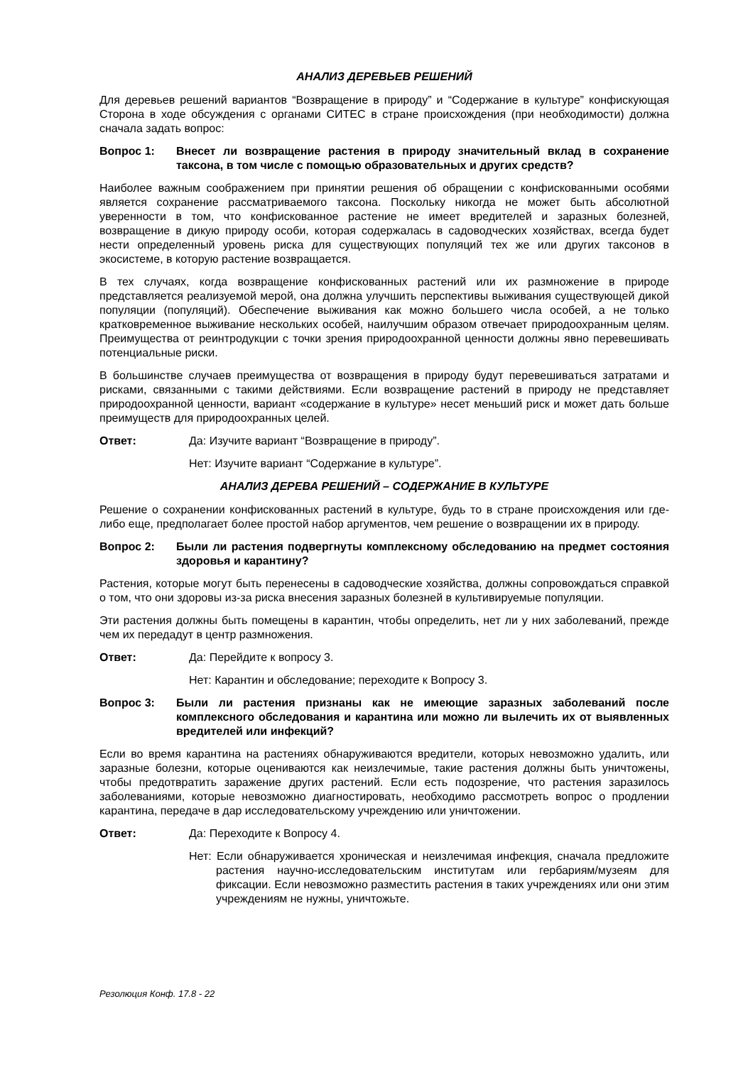АНАЛИЗ ДЕРЕВЬЕВ РЕШЕНИЙ
Для деревьев решений вариантов “Возвращение в природу” и “Содержание в культуре” конфискующая Сторона в ходе обсуждения с органами СИТЕС в стране происхождения (при необходимости) должна сначала задать вопрос:
Вопрос 1: Внесет ли возвращение растения в природу значительный вклад в сохранение таксона, в том числе с помощью образовательных и других средств?
Наиболее важным соображением при принятии решения об обращении с конфискованными особями является сохранение рассматриваемого таксона. Поскольку никогда не может быть абсолютной уверенности в том, что конфискованное растение не имеет вредителей и заразных болезней, возвращение в дикую природу особи, которая содержалась в садоводческих хозяйствах, всегда будет нести определенный уровень риска для существующих популяций тех же или других таксонов в экосистеме, в которую растение возвращается.
В тех случаях, когда возвращение конфискованных растений или их размножение в природе представляется реализуемой мерой, она должна улучшить перспективы выживания существующей дикой популяции (популяций). Обеспечение выживания как можно большего числа особей, а не только кратковременное выживание нескольких особей, наилучшим образом отвечает природоохранным целям. Преимущества от реинтродукции с точки зрения природоохранной ценности должны явно перевешивать потенциальные риски.
В большинстве случаев преимущества от возвращения в природу будут перевешиваться затратами и рисками, связанными с такими действиями. Если возвращение растений в природу не представляет природоохранной ценности, вариант «содержание в культуре» несет меньший риск и может дать больше преимуществ для природоохранных целей.
Ответ: Да: Изучите вариант “Возвращение в природу”.
Нет: Изучите вариант “Содержание в культуре”.
АНАЛИЗ ДЕРЕВА РЕШЕНИЙ – СОДЕРЖАНИЕ В КУЛЬТУРЕ
Решение о сохранении конфискованных растений в культуре, будь то в стране происхождения или где-либо еще, предполагает более простой набор аргументов, чем решение о возвращении их в природу.
Вопрос 2: Были ли растения подвергнуты комплексному обследованию на предмет состояния здоровья и карантину?
Растения, которые могут быть перенесены в садоводческие хозяйства, должны сопровождаться справкой о том, что они здоровы из-за риска внесения заразных болезней в культивируемые популяции.
Эти растения должны быть помещены в карантин, чтобы определить, нет ли у них заболеваний, прежде чем их передадут в центр размножения.
Ответ: Да: Перейдите к вопросу 3.
Нет: Карантин и обследование; переходите к Вопросу 3.
Вопрос 3: Были ли растения признаны как не имеющие заразных заболеваний после комплексного обследования и карантина или можно ли вылечить их от выявленных вредителей или инфекций?
Если во время карантина на растениях обнаруживаются вредители, которых невозможно удалить, или заразные болезни, которые оцениваются как неизлечимые, такие растения должны быть уничтожены, чтобы предотвратить заражение других растений. Если есть подозрение, что растения заразилось заболеваниями, которые невозможно диагностировать, необходимо рассмотреть вопрос о продлении карантина, передаче в дар исследовательскому учреждению или уничтожении.
Ответ: Да: Переходите к Вопросу 4.
Нет: Если обнаруживается хроническая и неизлечимая инфекция, сначала предложите растения научно-исследовательским институтам или гербариям/музеям для фиксации. Если невозможно разместить растения в таких учреждениях или они этим учреждениям не нужны, уничтожьте.
Резолюция Конф. 17.8 - 22